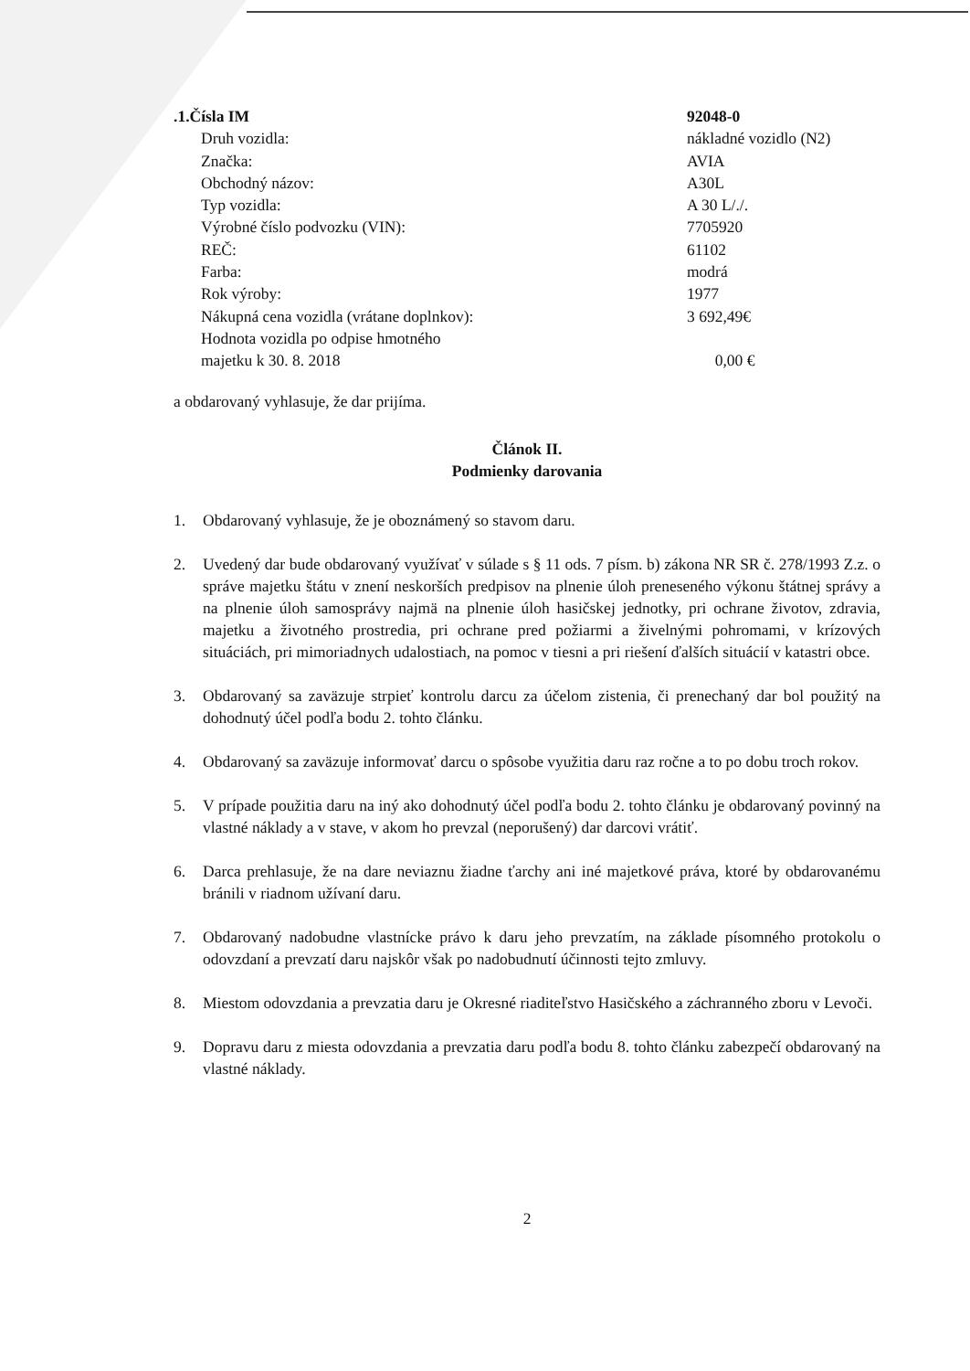| .1.Čísla IM | 92048-0 |
| Druh vozidla: | nákladné vozidlo (N2) |
| Značka: | AVIA |
| Obchodný názov: | A30L |
| Typ vozidla: | A 30 L/./. |
| Výrobné číslo podvozku (VIN): | 7705920 |
| REČ: | 61102 |
| Farba: | modrá |
| Rok výroby: | 1977 |
| Nákupná cena vozidla (vrátane doplnkov): | 3 692,49€ |
| Hodnota vozidla po odpise hmotného majetku k 30. 8. 2018 | 0,00 € |
a obdarovaný vyhlasuje, že dar prijíma.
Článok II.
Podmienky darovania
1. Obdarovaný vyhlasuje, že je oboznámený so stavom daru.
2. Uvedený dar bude obdarovaný využívať v súlade s § 11 ods. 7 písm. b) zákona NR SR č. 278/1993 Z.z. o správe majetku štátu v znení neskorších predpisov na plnenie úloh preneseného výkonu štátnej správy a na plnenie úloh samosprávy najmä na plnenie úloh hasičskej jednotky, pri ochrane životov, zdravia, majetku a životného prostredia, pri ochrane pred požiarmi a živelnými pohromami, v krízových situáciách, pri mimoriadnych udalostiach, na pomoc v tiesni a pri riešení ďalších situácií v katastri obce.
3. Obdarovaný sa zaväzuje strpieť kontrolu darcu za účelom zistenia, či prenechaný dar bol použitý na dohodnutý účel podľa bodu 2. tohto článku.
4. Obdarovaný sa zaväzuje informovať darcu o spôsobe využitia daru raz ročne a to po dobu troch rokov.
5. V prípade použitia daru na iný ako dohodnutý účel podľa bodu 2. tohto článku je obdarovaný povinný na vlastné náklady a v stave, v akom ho prevzal (neporušený) dar darcovi vrátiť.
6. Darca prehlasuje, že na dare neviaznu žiadne ťarchy ani iné majetkové práva, ktoré by obdarovanému bránili v riadnom užívaní daru.
7. Obdarovaný nadobudne vlastnícke právo k daru jeho prevzatím, na základe písomného protokolu o odovzdaní a prevzatí daru najskôr však po nadobudnutí účinnosti tejto zmluvy.
8. Miestom odovzdania a prevzatia daru je Okresné riaditeľstvo Hasičského a záchranného zboru v Levoči.
9. Dopravu daru z miesta odovzdania a prevzatia daru podľa bodu 8. tohto článku zabezpečí obdarovaný na vlastné náklady.
2